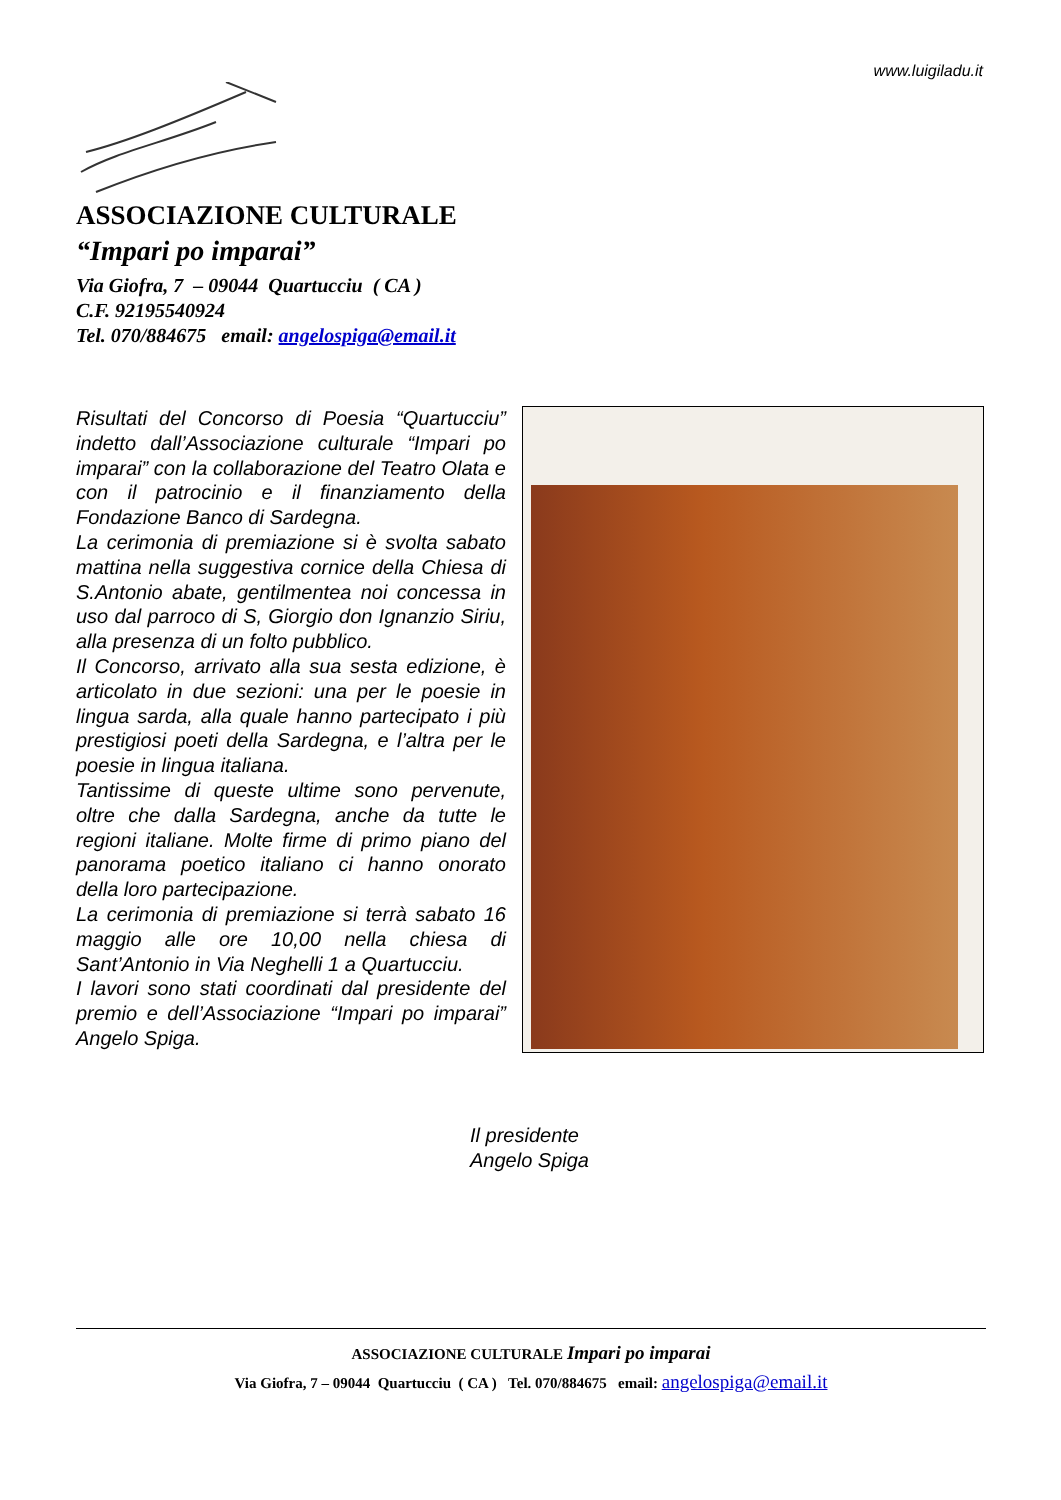www.luigiladu.it
ASSOCIAZIONE CULTURALE
“Impari po imparai”
Via Giofra, 7 – 09044 Quartucciu ( CA )
C.F. 92195540924
Tel. 070/884675 email: angelospiga@email.it
Risultati del Concorso di Poesia “Quartucciu” indetto dall’Associazione culturale “Impari po imparai” con la collaborazione del Teatro Olata e con il patrocinio e il finanziamento della Fondazione Banco di Sardegna.
La cerimonia di premiazione si è svolta sabato mattina nella suggestiva cornice della Chiesa di S.Antonio abate, gentilmentea noi concessa in uso dal parroco di S, Giorgio don Ignanzio Siriu, alla presenza di un folto pubblico.
Il Concorso, arrivato alla sua sesta edizione, è articolato in due sezioni: una per le poesie in lingua sarda, alla quale hanno partecipato i più prestigiosi poeti della Sardegna, e l’altra per le poesie in lingua italiana.
Tantissime di queste ultime sono pervenute, oltre che dalla Sardegna, anche da tutte le regioni italiane. Molte firme di primo piano del panorama poetico italiano ci hanno onorato della loro partecipazione.
La cerimonia di premiazione si terrà sabato 16 maggio alle ore 10,00 nella chiesa di Sant’Antonio in Via Neghelli 1 a Quartucciu.
I lavori sono stati coordinati dal presidente del premio e dell’Associazione “Impari po imparai” Angelo Spiga.
Il presidente
Angelo Spiga
ASSOCIAZIONE CULTURALE Impari po imparai
Via Giofra, 7 – 09044 Quartucciu ( CA ) Tel. 070/884675 email: angelospiga@email.it